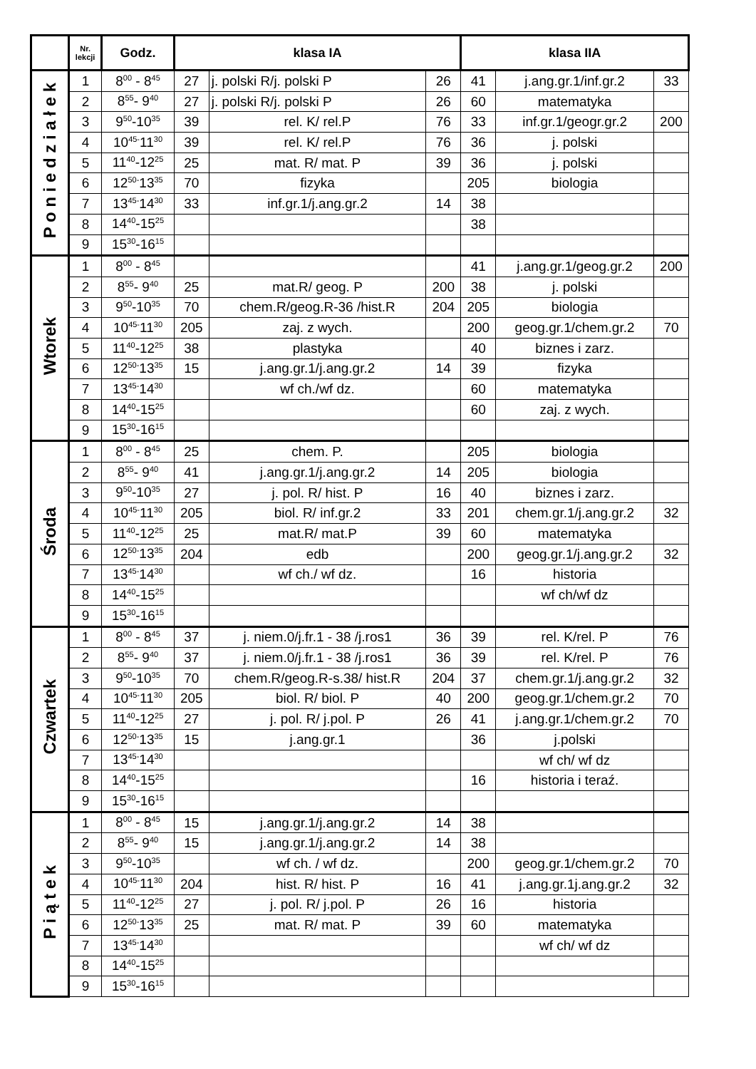| | Nr. lekcji | Godz. | klasa IA | | | klasa IIA | | |
| --- | --- | --- | --- | --- | --- | --- | --- | --- |
| P o n i e d z i a ł e k | 1 | 8<sup>00</sup> - 8<sup>45</sup> | 27 | j. polski R/j. polski P | 26 | 41 | j.ang.gr.1/inf.gr.2 | 33 |
| | 2 | 8<sup>55</sup>- 9<sup>40</sup> | 27 | j. polski R/j. polski P | 26 | 60 | matematyka | |
| | 3 | 9<sup>50</sup>-10<sup>35</sup> | 39 | rel. K/ rel.P | 76 | 33 | inf.gr.1/geogr.gr.2 | 200 |
| | 4 | 10<sup>45-</sup>11<sup>30</sup> | 39 | rel. K/ rel.P | 76 | 36 | j. polski | |
| | 5 | 11<sup>40</sup>-12<sup>25</sup> | 25 | mat. R/ mat. P | 39 | 36 | j. polski | |
| | 6 | 12<sup>50-</sup>13<sup>35</sup> | 70 | fizyka | | 205 | biologia | |
| | 7 | 13<sup>45-</sup>14<sup>30</sup> | 33 | inf.gr.1/j.ang.gr.2 | 14 | 38 | | |
| | 8 | 14<sup>40</sup>-15<sup>25</sup> | | | | 38 | | |
| | 9 | 15<sup>30</sup>-16<sup>15</sup> | | | | | | |
| Wtorek | 1 | 8<sup>00</sup> - 8<sup>45</sup> | | | | 41 | j.ang.gr.1/geog.gr.2 | 200 |
| | 2 | 8<sup>55</sup>- 9<sup>40</sup> | 25 | mat.R/ geog. P | 200 | 38 | j. polski | |
| | 3 | 9<sup>50</sup>-10<sup>35</sup> | 70 | chem.R/geog.R-36 /hist.R | 204 | 205 | biologia | |
| | 4 | 10<sup>45-</sup>11<sup>30</sup> | 205 | zaj. z wych. | | 200 | geog.gr.1/chem.gr.2 | 70 |
| | 5 | 11<sup>40</sup>-12<sup>25</sup> | 38 | plastyka | | 40 | biznes i zarz. | |
| | 6 | 12<sup>50-</sup>13<sup>35</sup> | 15 | j.ang.gr.1/j.ang.gr.2 | 14 | 39 | fizyka | |
| | 7 | 13<sup>45-</sup>14<sup>30</sup> | | wf ch./wf dz. | | 60 | matematyka | |
| | 8 | 14<sup>40</sup>-15<sup>25</sup> | | | | 60 | zaj. z wych. | |
| | 9 | 15<sup>30</sup>-16<sup>15</sup> | | | | | | |
| Środa | 1 | 8<sup>00</sup> - 8<sup>45</sup> | 25 | chem. P. | | 205 | biologia | |
| | 2 | 8<sup>55</sup>- 9<sup>40</sup> | 41 | j.ang.gr.1/j.ang.gr.2 | 14 | 205 | biologia | |
| | 3 | 9<sup>50</sup>-10<sup>35</sup> | 27 | j. pol. R/ hist. P | 16 | 40 | biznes i zarz. | |
| | 4 | 10<sup>45-</sup>11<sup>30</sup> | 205 | biol. R/ inf.gr.2 | 33 | 201 | chem.gr.1/j.ang.gr.2 | 32 |
| | 5 | 11<sup>40</sup>-12<sup>25</sup> | 25 | mat.R/ mat.P | 39 | 60 | matematyka | |
| | 6 | 12<sup>50-</sup>13<sup>35</sup> | 204 | edb | | 200 | geog.gr.1/j.ang.gr.2 | 32 |
| | 7 | 13<sup>45-</sup>14<sup>30</sup> | | wf ch./ wf dz. | | 16 | historia | |
| | 8 | 14<sup>40</sup>-15<sup>25</sup> | | | | | wf ch/wf dz | |
| | 9 | 15<sup>30</sup>-16<sup>15</sup> | | | | | | |
| Czwartek | 1 | 8<sup>00</sup> - 8<sup>45</sup> | 37 | j. niem.0/j.fr.1 - 38 /j.ros1 | 36 | 39 | rel. K/rel. P | 76 |
| | 2 | 8<sup>55</sup>- 9<sup>40</sup> | 37 | j. niem.0/j.fr.1 - 38 /j.ros1 | 36 | 39 | rel. K/rel. P | 76 |
| | 3 | 9<sup>50</sup>-10<sup>35</sup> | 70 | chem.R/geog.R-s.38/ hist.R | 204 | 37 | chem.gr.1/j.ang.gr.2 | 32 |
| | 4 | 10<sup>45-</sup>11<sup>30</sup> | 205 | biol. R/ biol. P | 40 | 200 | geog.gr.1/chem.gr.2 | 70 |
| | 5 | 11<sup>40</sup>-12<sup>25</sup> | 27 | j. pol. R/ j.pol. P | 26 | 41 | j.ang.gr.1/chem.gr.2 | 70 |
| | 6 | 12<sup>50-</sup>13<sup>35</sup> | 15 | j.ang.gr.1 | | 36 | j.polski | |
| | 7 | 13<sup>45-</sup>14<sup>30</sup> | | | | | wf ch/ wf dz | |
| | 8 | 14<sup>40</sup>-15<sup>25</sup> | | | | 16 | historia i teraź. | |
| | 9 | 15<sup>30</sup>-16<sup>15</sup> | | | | | | |
| P i ą t e k | 1 | 8<sup>00</sup> - 8<sup>45</sup> | 15 | j.ang.gr.1/j.ang.gr.2 | 14 | 38 | | |
| | 2 | 8<sup>55</sup>- 9<sup>40</sup> | 15 | j.ang.gr.1/j.ang.gr.2 | 14 | 38 | | |
| | 3 | 9<sup>50</sup>-10<sup>35</sup> | | wf ch. / wf dz. | | 200 | geog.gr.1/chem.gr.2 | 70 |
| | 4 | 10<sup>45-</sup>11<sup>30</sup> | 204 | hist. R/ hist. P | 16 | 41 | j.ang.gr.1j.ang.gr.2 | 32 |
| | 5 | 11<sup>40</sup>-12<sup>25</sup> | 27 | j. pol. R/ j.pol. P | 26 | 16 | historia | |
| | 6 | 12<sup>50-</sup>13<sup>35</sup> | 25 | mat. R/ mat. P | 39 | 60 | matematyka | |
| | 7 | 13<sup>45-</sup>14<sup>30</sup> | | | | | wf ch/ wf dz | |
| | 8 | 14<sup>40</sup>-15<sup>25</sup> | | | | | | |
| | 9 | 15<sup>30</sup>-16<sup>15</sup> | | | | | | |